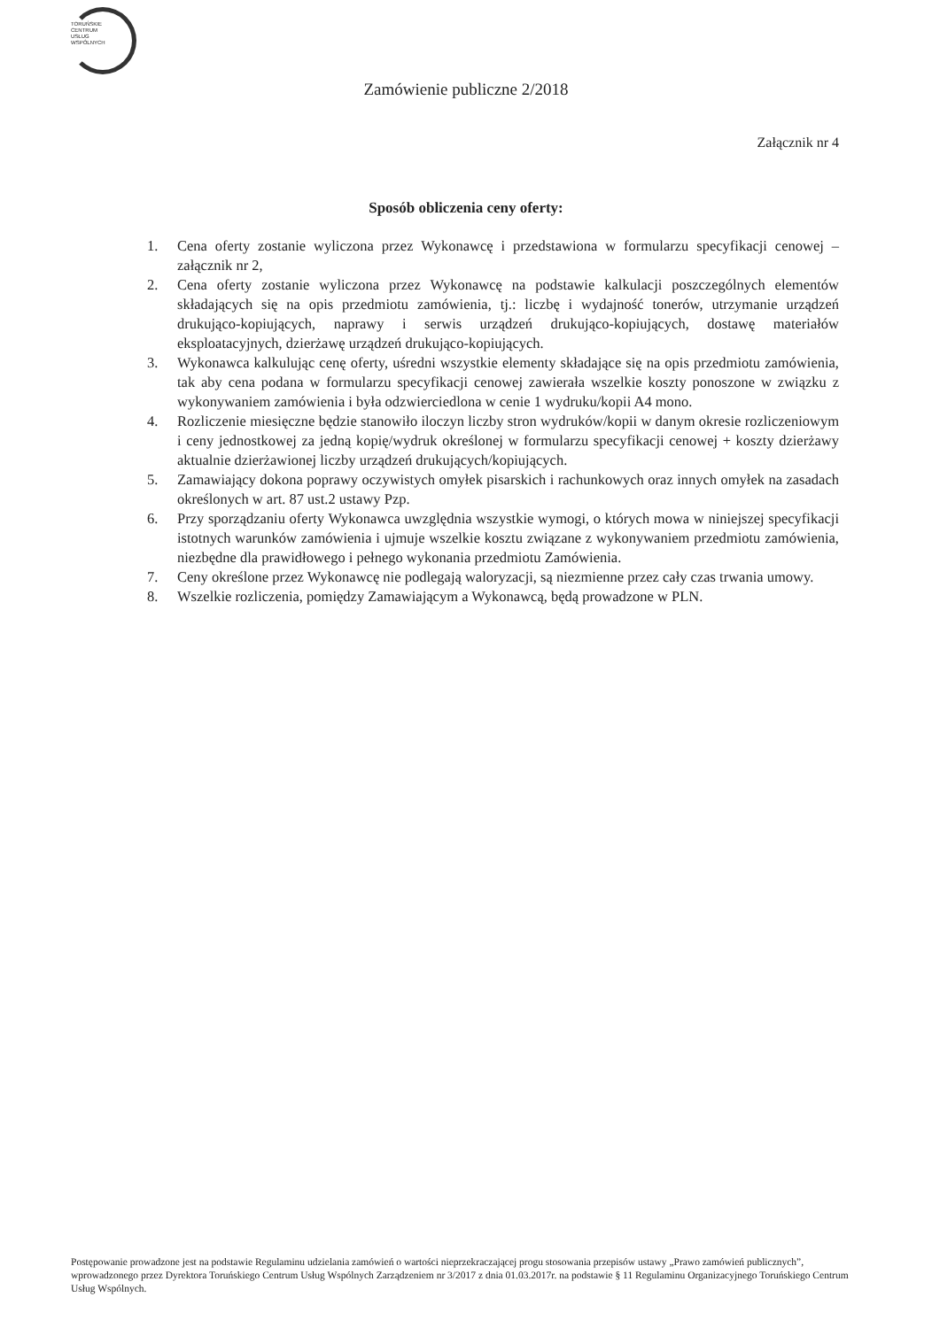TORUŃSKIE
CENTRUM
USŁUG
WSPÓLNYCH
Zamówienie publiczne 2/2018
Załącznik nr 4
Sposób obliczenia ceny oferty:
1. Cena oferty zostanie wyliczona przez Wykonawcę i przedstawiona w formularzu specyfikacji cenowej – załącznik nr 2,
2. Cena oferty zostanie wyliczona przez Wykonawcę na podstawie kalkulacji poszczególnych elementów składających się na opis przedmiotu zamówienia, tj.: liczbę i wydajność tonerów, utrzymanie urządzeń drukująco-kopiujących, naprawy i serwis urządzeń drukująco-kopiujących, dostawę materiałów eksploatacyjnych, dzierżawę urządzeń drukująco-kopiujących.
3. Wykonawca kalkulując cenę oferty, uśredni wszystkie elementy składające się na opis przedmiotu zamówienia, tak aby cena podana w formularzu specyfikacji cenowej zawierała wszelkie koszty ponoszone w związku z wykonywaniem zamówienia i była odzwierciedlona w cenie 1 wydruku/kopii A4 mono.
4. Rozliczenie miesięczne będzie stanowiło iloczyn liczby stron wydruków/kopii w danym okresie rozliczeniowym i ceny jednostkowej za jedną kopię/wydruk określonej w formularzu specyfikacji cenowej + koszty dzierżawy aktualnie dzierżawionej liczby urządzeń drukujących/kopiujących.
5. Zamawiający dokona poprawy oczywistych omyłek pisarskich i rachunkowych oraz innych omyłek na zasadach określonych w art. 87 ust.2 ustawy Pzp.
6. Przy sporządzaniu oferty Wykonawca uwzględnia wszystkie wymogi, o których mowa w niniejszej specyfikacji istotnych warunków zamówienia i ujmuje wszelkie kosztu związane z wykonywaniem przedmiotu zamówienia, niezbędne dla prawidłowego i pełnego wykonania przedmiotu Zamówienia.
7. Ceny określone przez Wykonawcę nie podlegają waloryzacji, są niezmienne przez cały czas trwania umowy.
8. Wszelkie rozliczenia, pomiędzy Zamawiającym a Wykonawcą, będą prowadzone w PLN.
Postępowanie prowadzone jest na podstawie Regulaminu udzielania zamówień o wartości nieprzekraczającej progu stosowania przepisów ustawy „Prawo zamówień publicznych”, wprowadzonego przez Dyrektora Toruńskiego Centrum Usług Wspólnych Zarządzeniem nr 3/2017 z dnia 01.03.2017r. na podstawie § 11 Regulaminu Organizacyjnego Toruńskiego Centrum Usług Wspólnych.